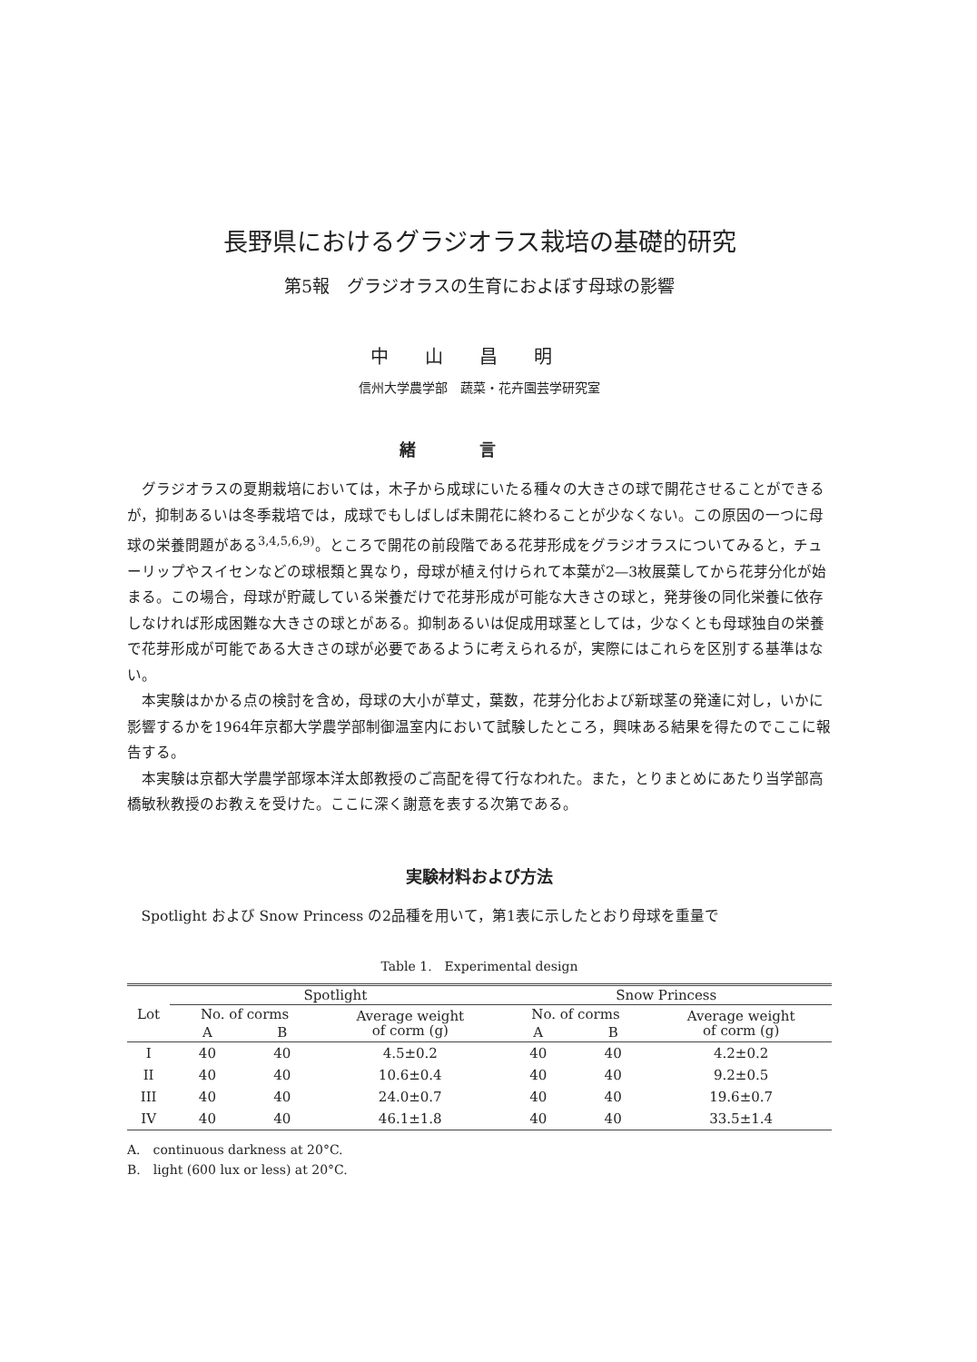長野県におけるグラジオラス栽培の基礎的研究
第5報　グラジオラスの生育におよぼす母球の影響
中山昌明
信州大学農学部　蔬菜・花卉園芸学研究室
緒言
グラジオラスの夏期栽培においては，木子から成球にいたる種々の大きさの球で開花させることができるが，抑制あるいは冬季栽培では，成球でもしばしば未開花に終わることが少なくない。この原因の一つに母球の栄養問題がある<sup>3,4,5,6,9)</sup>。ところで開花の前段階である花芽形成をグラジオラスについてみると，チューリップやスイセンなどの球根類と異なり，母球が植え付けられて本葉が2—3枚展葉してから花芽分化が始まる。この場合，母球が貯蔵している栄養だけで花芽形成が可能な大きさの球と，発芽後の同化栄養に依存しなければ形成困難な大きさの球とがある。抑制あるいは促成用球茎としては，少なくとも母球独自の栄養で花芽形成が可能である大きさの球が必要であるように考えられるが，実際にはこれらを区別する基準はない。
本実験はかかる点の検討を含め，母球の大小が草丈，葉数，花芽分化および新球茎の発達に対し，いかに影響するかを1964年京都大学農学部制御温室内において試験したところ，興味ある結果を得たのでここに報告する。
本実験は京都大学農学部塚本洋太郎教授のご高配を得て行なわれた。また，とりまとめにあたり当学部高橋敏秋教授のお教えを受けた。ここに深く謝意を表する次第である。
実験材料および方法
Spotlight および Snow Princess の2品種を用いて，第1表に示したとおり母球を重量で
Table 1.　Experimental design
| Lot | Spotlight | | | Snow Princess | | |
| --- | --- | --- | --- | --- | --- | --- |
| | No. of corms | | Average weight of corm (g) | No. of corms | | Average weight of corm (g) |
| | A | B | | A | B | |
| I | 40 | 40 | 4.5±0.2 | 40 | 40 | 4.2±0.2 |
| II | 40 | 40 | 10.6±0.4 | 40 | 40 | 9.2±0.5 |
| III | 40 | 40 | 24.0±0.7 | 40 | 40 | 19.6±0.7 |
| IV | 40 | 40 | 46.1±1.8 | 40 | 40 | 33.5±1.4 |
A.　continuous darkness at 20°C.
B.　light (600 lux or less) at 20°C.